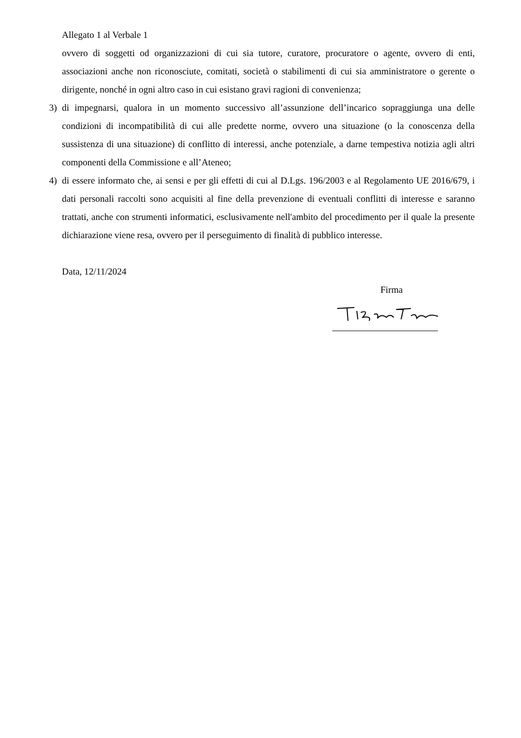Allegato 1 al Verbale 1
ovvero di soggetti od organizzazioni di cui sia tutore, curatore, procuratore o agente, ovvero di enti, associazioni anche non riconosciute, comitati, società o stabilimenti di cui sia amministratore o gerente o dirigente, nonché in ogni altro caso in cui esistano gravi ragioni di convenienza;
3) di impegnarsi, qualora in un momento successivo all’assunzione dell’incarico sopraggiunga una delle condizioni di incompatibilità di cui alle predette norme, ovvero una situazione (o la conoscenza della sussistenza di una situazione) di conflitto di interessi, anche potenziale, a darne tempestiva notizia agli altri componenti della Commissione e all’Ateneo;
4) di essere informato che, ai sensi e per gli effetti di cui al D.Lgs. 196/2003 e al Regolamento UE 2016/679, i dati personali raccolti sono acquisiti al fine della prevenzione di eventuali conflitti di interesse e saranno trattati, anche con strumenti informatici, esclusivamente nell'ambito del procedimento per il quale la presente dichiarazione viene resa, ovvero per il perseguimento di finalità di pubblico interesse.
Data, 12/11/2024
Firma